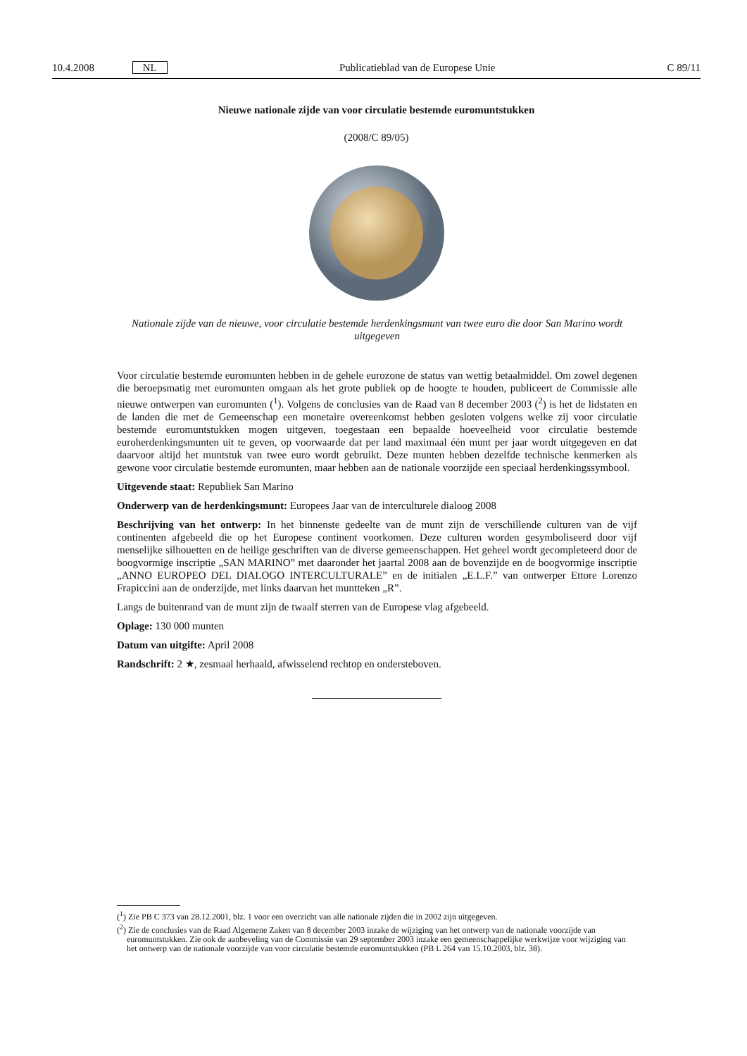10.4.2008 NL Publicatieblad van de Europese Unie C 89/11
Nieuwe nationale zijde van voor circulatie bestemde euromuntstukken
(2008/C 89/05)
Nationale zijde van de nieuwe, voor circulatie bestemde herdenkingsmunt van twee euro die door San Marino wordt uitgegeven
Voor circulatie bestemde euromunten hebben in de gehele eurozone de status van wettig betaalmiddel. Om zowel degenen die beroepsmatig met euromunten omgaan als het grote publiek op de hoogte te houden, publiceert de Commissie alle nieuwe ontwerpen van euromunten (<sup>1</sup>). Volgens de conclusies van de Raad van 8 december 2003 (<sup>2</sup>) is het de lidstaten en de landen die met de Gemeenschap een monetaire overeenkomst hebben gesloten volgens welke zij voor circulatie bestemde euromuntstukken mogen uitgeven, toegestaan een bepaalde hoeveelheid voor circulatie bestemde euroherdenkingsmunten uit te geven, op voorwaarde dat per land maximaal één munt per jaar wordt uitgegeven en dat daarvoor altijd het muntstuk van twee euro wordt gebruikt. Deze munten hebben dezelfde technische kenmerken als gewone voor circulatie bestemde euromunten, maar hebben aan de nationale voorzijde een speciaal herdenkingssymbool.
Uitgevende staat: Republiek San Marino
Onderwerp van de herdenkingsmunt: Europees Jaar van de interculturele dialoog 2008
Beschrijving van het ontwerp: In het binnenste gedeelte van de munt zijn de verschillende culturen van de vijf continenten afgebeeld die op het Europese continent voorkomen. Deze culturen worden gesymboliseerd door vijf menselijke silhouetten en de heilige geschriften van de diverse gemeenschappen. Het geheel wordt gecompleteerd door de boogvormige inscriptie „SAN MARINO” met daaronder het jaartal 2008 aan de bovenzijde en de boogvormige inscriptie „ANNO EUROPEO DEL DIALOGO INTERCULTURALE” en de initialen „E.L.F.” van ontwerper Ettore Lorenzo Frapiccini aan de onderzijde, met links daarvan het muntteken „R”.
Langs de buitenrand van de munt zijn de twaalf sterren van de Europese vlag afgebeeld.
Oplage: 130 000 munten
Datum van uitgifte: April 2008
Randschrift: 2 ★, zesmaal herhaald, afwisselend rechtop en ondersteboven.
(<sup>1</sup>) Zie PB C 373 van 28.12.2001, blz. 1 voor een overzicht van alle nationale zijden die in 2002 zijn uitgegeven.
(<sup>2</sup>) Zie de conclusies van de Raad Algemene Zaken van 8 december 2003 inzake de wijziging van het ontwerp van de nationale voorzijde van euromuntstukken. Zie ook de aanbeveling van de Commissie van 29 september 2003 inzake een gemeenschappelijke werkwijze voor wijziging van het ontwerp van de nationale voorzijde van voor circulatie bestemde euromuntstukken (PB L 264 van 15.10.2003, blz. 38).